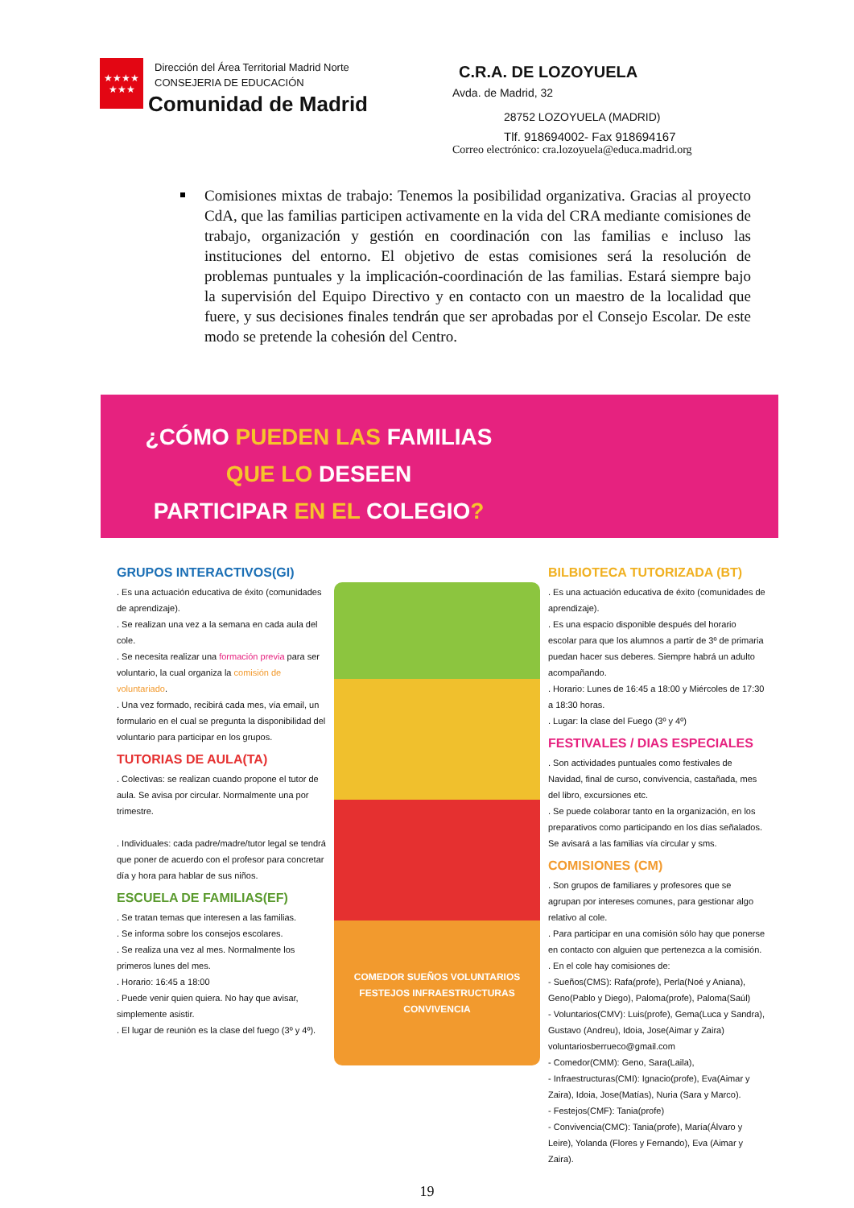★★★★
★★★
Dirección del Área Territorial Madrid Norte
CONSEJERIA DE EDUCACIÓN
Comunidad de Madrid
C.R.A. DE LOZOYUELA
Avda. de Madrid, 32
28752 LOZOYUELA (MADRID)
Tlf. 918694002- Fax 918694167
Correo electrónico: cra.lozoyuela@educa.madrid.org
Comisiones mixtas de trabajo: Tenemos la posibilidad organizativa. Gracias al proyecto CdA, que las familias participen activamente en la vida del CRA mediante comisiones de trabajo, organización y gestión en coordinación con las familias e incluso las instituciones del entorno. El objetivo de estas comisiones será la resolución de problemas puntuales y la implicación-coordinación de las familias. Estará siempre bajo la supervisión del Equipo Directivo y en contacto con un maestro de la localidad que fuere, y sus decisiones finales tendrán que ser aprobadas por el Consejo Escolar. De este modo se pretende la cohesión del Centro.
¿CÓMO PUEDEN LAS FAMILIAS
QUE LO DESEEN
PARTICIPAR EN EL COLEGIO?
GRUPOS INTERACTIVOS(GI)
. Es una actuación educativa de éxito (comunidades de aprendizaje).
. Se realizan una vez a la semana en cada aula del cole.
. Se necesita realizar una formación previa para ser voluntario, la cual organiza la comisión de voluntariado.
. Una vez formado, recibirá cada mes, vía email, un formulario en el cual se pregunta la disponibilidad del voluntario para participar en los grupos.
TUTORIAS DE AULA(TA)
. Colectivas: se realizan cuando propone el tutor de aula. Se avisa por circular. Normalmente una por trimestre.
. Individuales: cada padre/madre/tutor legal se tendrá que poner de acuerdo con el profesor para concretar día y hora para hablar de sus niños.
ESCUELA DE FAMILIAS(EF)
. Se tratan temas que interesen a las familias.
. Se informa sobre los consejos escolares.
. Se realiza una vez al mes. Normalmente los primeros lunes del mes.
. Horario: 16:45 a 18:00
. Puede venir quien quiera. No hay que avisar, simplemente asistir.
. El lugar de reunión es la clase del fuego (3º y 4º).
COMEDOR SUEÑOS VOLUNTARIOS FESTEJOS INFRAESTRUCTURAS CONVIVENCIA
BILBIOTECA TUTORIZADA (BT)
. Es una actuación educativa de éxito (comunidades de aprendizaje).
. Es una espacio disponible después del horario escolar para que los alumnos a partir de 3º de primaria puedan hacer sus deberes. Siempre habrá un adulto acompañando.
. Horario: Lunes de 16:45 a 18:00 y Miércoles de 17:30 a 18:30 horas.
. Lugar: la clase del Fuego (3º y 4º)
FESTIVALES / DIAS ESPECIALES
. Son actividades puntuales como festivales de Navidad, final de curso, convivencia, castañada, mes del libro, excursiones etc.
. Se puede colaborar tanto en la organización, en los preparativos como participando en los días señalados.
Se avisará a las familias vía circular y sms.
COMISIONES (CM)
. Son grupos de familiares y profesores que se agrupan por intereses comunes, para gestionar algo relativo al cole.
. Para participar en una comisión sólo hay que ponerse en contacto con alguien que pertenezca a la comisión.
. En el cole hay comisiones de:
- Sueños(CMS): Rafa(profe), Perla(Noé y Aniana), Geno(Pablo y Diego), Paloma(profe), Paloma(Saúl)
- Voluntarios(CMV): Luis(profe), Gema(Luca y Sandra), Gustavo (Andreu), Idoia, Jose(Aimar y Zaira) voluntariosberrueco@gmail.com
- Comedor(CMM): Geno, Sara(Laila),
- Infraestructuras(CMI): Ignacio(profe), Eva(Aimar y Zaira), Idoia, Jose(Matías), Nuria (Sara y Marco).
- Festejos(CMF): Tania(profe)
- Convivencia(CMC): Tania(profe), María(Álvaro y Leire), Yolanda (Flores y Fernando), Eva (Aimar y Zaira).
19